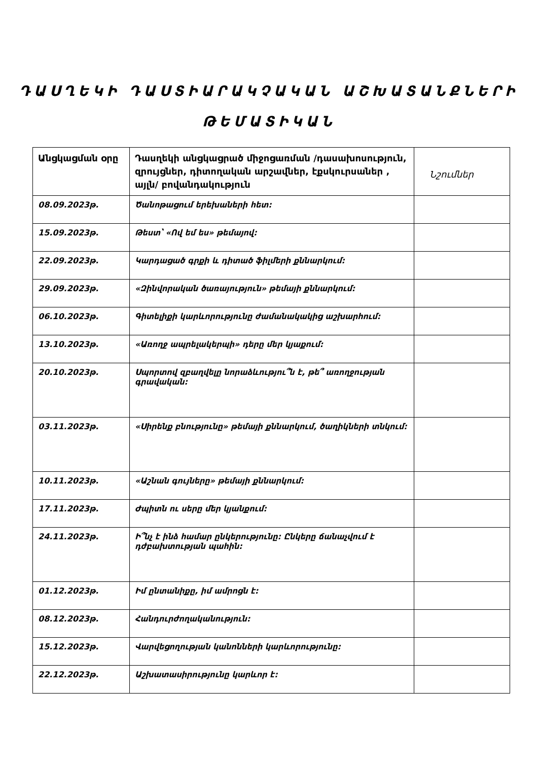ԴԱՍՂԵԿԻ ԴԱՍՏԻԱՐԱԿՉԱԿԱՆ ԱՇԽԱՏԱՆՔՆԵՐԻ
ԹԵՄԱՏԻԿԱՆ
| Անցկացման օրը | Դասղեկի անցկացրած միջոցառման /դասախոսություն, զրույցներ, դիտողական արշավներ, էքսկուրսաներ ‚ այլն/ բովանդակություն | Նշումներ |
| --- | --- | --- |
| 08.09.2023թ. | Ծանոթացում երեխաների հետ: | |
| 15.09.2023թ. | Թեստ՝ «Ով եմ ես» թեմայով: | |
| 22.09.2023թ. | Կարդացած գրքի և դիտած ֆիլմերի քննարկում: | |
| 29.09.2023թ. | «Զինվորական ծառայություն» թեմայի քննարկում: | |
| 06.10.2023թ. | Գիտելիքի կարևորությունը ժամանակակից աշխարհում: | |
| 13.10.2023թ. | «Առողջ ապրելակերպի» դերը մեր կյաքում: | |
| 20.10.2023թ. | Սպորտով զբաղվելը նորաձևությու՞ն է, թե՞ առողջության գրավական: | |
| 03.11.2023թ. | «Սիրենք բնությունը» թեմայի քննարկում, ծաղիկների տնկում: | |
| 10.11.2023թ. | «Աշնան գույները» թեմայի քննարկում: | |
| 17.11.2023թ. | Ժպիտն ու սերը մեր կյանքում: | |
| 24.11.2023թ. | Ի՞նչ է ինձ համար ընկերությունը: Ընկերը ճանաչվում է դժբախտության պահին: | |
| 01.12.2023թ. | Իմ ընտանիքը, իմ ամրոցն է: | |
| 08.12.2023թ. | Հանդուրժողականություն: | |
| 15.12.2023թ. | Վարվեցողության կանոնների կարևորությունը: | |
| 22.12.2023թ. | Աշխատասիրությունը կարևոր է: | |